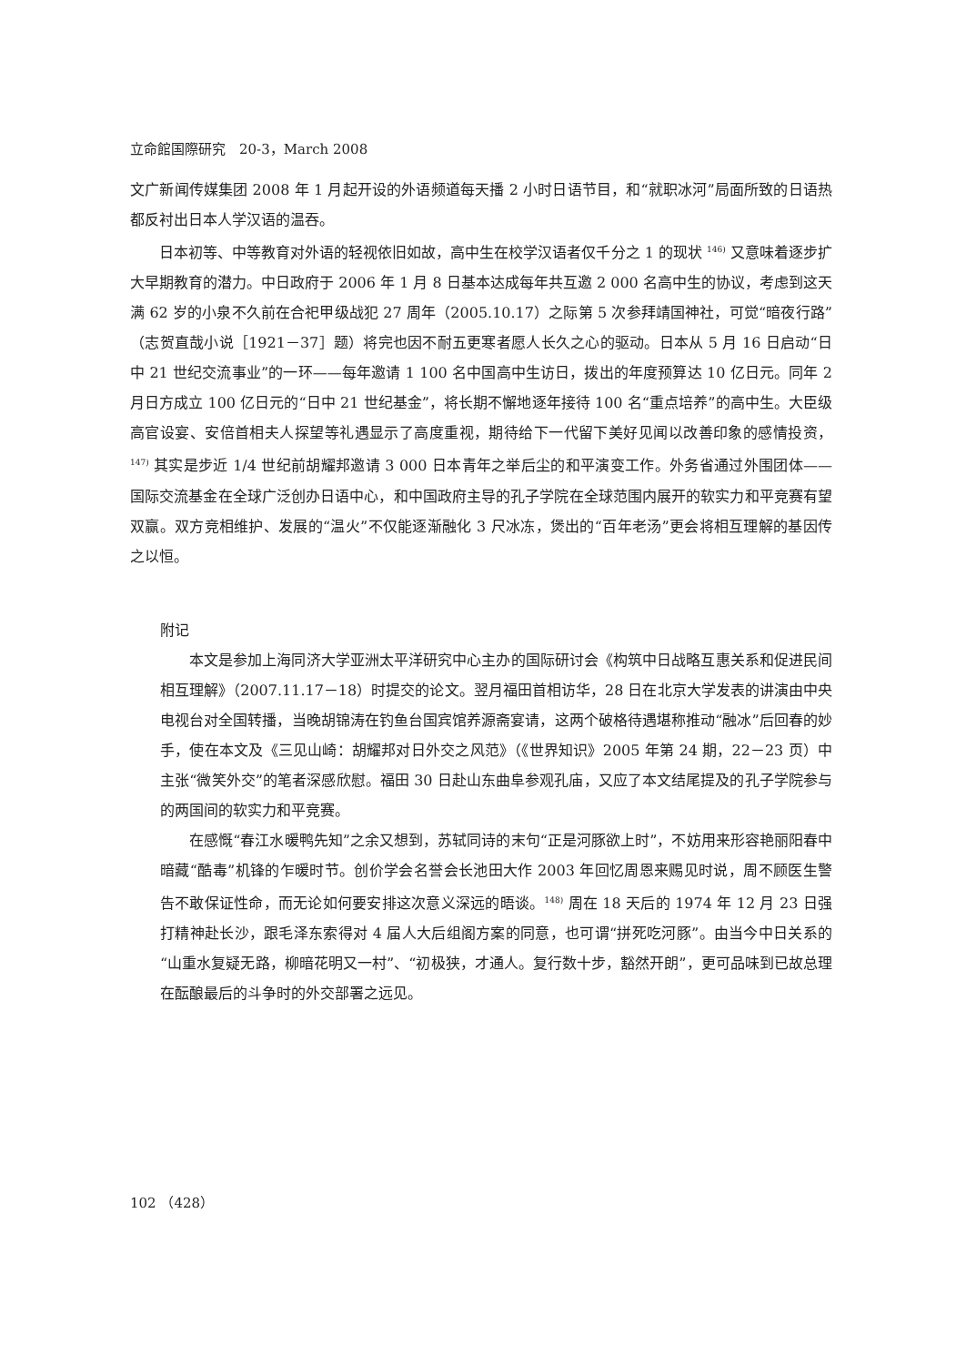立命館国際研究　20-3，March 2008
文广新闻传媒集团 2008 年 1 月起开设的外语频道每天播 2 小时日语节目，和“就职冰河”局面所致的日语热都反衬出日本人学汉语的温吞。
日本初等、中等教育对外语的轻视依旧如故，高中生在校学汉语者仅千分之 1 的现状 <sup>146)</sup> 又意味着逐步扩大早期教育的潜力。中日政府于 2006 年 1 月 8 日基本达成每年共互邀 2 000 名高中生的协议，考虑到这天满 62 岁的小泉不久前在合祀甲级战犯 27 周年（2005.10.17）之际第 5 次参拜靖国神社，可觉“暗夜行路”（志贺直哉小说［1921－37］题）将完也因不耐五更寒者愿人长久之心的驱动。日本从 5 月 16 日启动“日中 21 世纪交流事业”的一环——每年邀请 1 100 名中国高中生访日，拨出的年度预算达 10 亿日元。同年 2 月日方成立 100 亿日元的“日中 21 世纪基金”，将长期不懈地逐年接待 100 名“重点培养”的高中生。大臣级高官设宴、安倍首相夫人探望等礼遇显示了高度重视，期待给下一代留下美好见闻以改善印象的感情投资，<sup>147)</sup> 其实是步近 1/4 世纪前胡耀邦邀请 3 000 日本青年之举后尘的和平演变工作。外务省通过外围团体——国际交流基金在全球广泛创办日语中心，和中国政府主导的孔子学院在全球范围内展开的软实力和平竞赛有望双赢。双方竞相维护、发展的“温火”不仅能逐渐融化 3 尺冰冻，煲出的“百年老汤”更会将相互理解的基因传之以恒。
附记
本文是参加上海同济大学亚洲太平洋研究中心主办的国际研讨会《构筑中日战略互惠关系和促进民间相互理解》（2007.11.17－18）时提交的论文。翌月福田首相访华，28 日在北京大学发表的讲演由中央电视台对全国转播，当晚胡锦涛在钓鱼台国宾馆养源斋宴请，这两个破格待遇堪称推动“融冰”后回春的妙手，使在本文及《三见山崎：胡耀邦对日外交之风范》（《世界知识》2005 年第 24 期，22－23 页）中主张“微笑外交”的笔者深感欣慰。福田 30 日赴山东曲阜参观孔庙，又应了本文结尾提及的孔子学院参与的两国间的软实力和平竞赛。
在感慨“春江水暖鸭先知”之余又想到，苏轼同诗的末句“正是河豚欲上时”，不妨用来形容艳丽阳春中暗藏“酷毒”机锋的乍暖时节。创价学会名誉会长池田大作 2003 年回忆周恩来赐见时说，周不顾医生警告不敢保证性命，而无论如何要安排这次意义深远的晤谈。<sup>148)</sup> 周在 18 天后的 1974 年 12 月 23 日强打精神赴长沙，跟毛泽东索得对 4 届人大后组阁方案的同意，也可谓“拼死吃河豚”。由当今中日关系的“山重水复疑无路，柳暗花明又一村”、“初极狭，才通人。复行数十步，豁然开朗”，更可品味到已故总理在酝酿最后的斗争时的外交部署之远见。
102 （428）